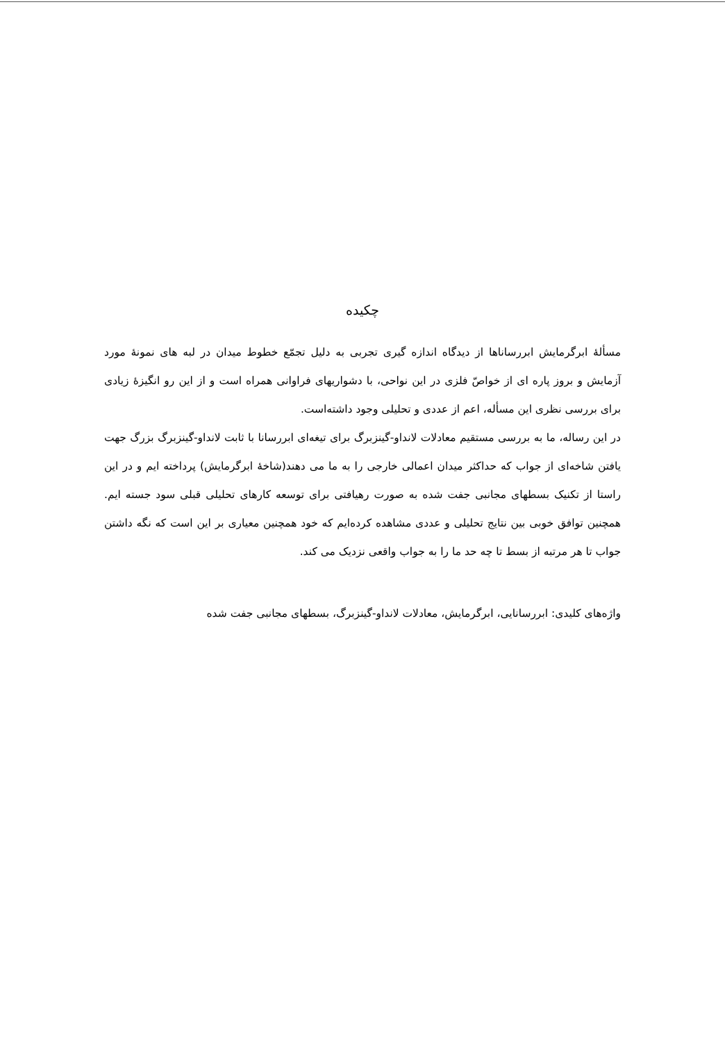چکیده
مسألهٔ ابرگرمایش ابررساناها از دیدگاه اندازه گیری تجربی به دلیل تجمّع خطوط میدان در لبه های نمونهٔ مورد آزمایش و بروز پاره ای از خواصّ فلزی در این نواحی، با دشواریهای فراوانی همراه است و از این رو انگیزهٔ زیادی برای بررسی نظری این مسأله، اعم از عددی و تحلیلی وجود داشته‌است.
در این رساله، ما به بررسی مستقیم معادلات لانداو-گینزبرگ برای تیغه‌ای ابررسانا با ثابت لانداو-گینزبرگ بزرگ جهت یافتن شاخه‌ای از جواب که حداکثر میدان اعمالی خارجی را به ما می دهند(شاخهٔ ابرگرمایش) پرداخته ایم و در این راستا از تکنیک بسطهای مجانبی جفت شده به صورت رهیافتی برای توسعه کارهای تحلیلی قبلی سود جسته ایم. همچنین توافق خوبی بین نتایج تحلیلی و عددی مشاهده کرده‌ایم که خود همچنین معیاری بر این است که نگه داشتن جواب تا هر مرتبه از بسط تا چه حد ما را به جواب واقعی نزدیک می کند.
واژه‌های کلیدی: ابررسانایی، ابرگرمایش، معادلات لانداو-گینزبرگ، بسطهای مجانبی جفت شده